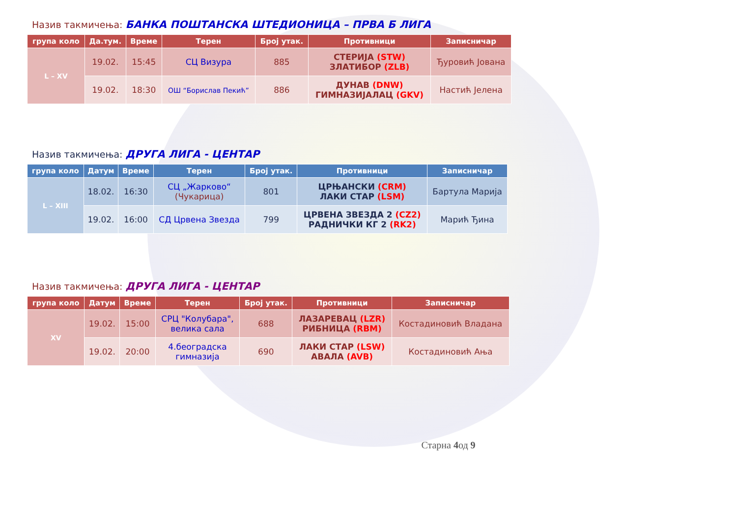Назив такмичења: БАНКА ПОШТАНСКА ШТЕДИОНИЦА – ПРВА Б ЛИГА
| група коло | Да.тум. | Време | Терен | Број утак. | Противници | Записничар |
| --- | --- | --- | --- | --- | --- | --- |
| L – XV | 19.02. | 15:45 | СЦ Визура | 885 | СТЕРИЈА (STW) ЗЛАТИБОР (ZLB) | Ђуровић Јована |
| | 19.02. | 18:30 | ОШ “Борислав Пекић” | 886 | ДУНАВ (DNW) ГИМНАЗИЈАЛАЦ (GKV) | Настић Јелена |
Назив такмичења: ДРУГА ЛИГА - ЦЕНТАР
| група коло | Датум | Време | Терен | Број утак. | Противници | Записничар |
| --- | --- | --- | --- | --- | --- | --- |
| L – XIII | 18.02. | 16:30 | СЦ „Жарково“ (Чукарица) | 801 | ЦРЊАНСКИ (CRM) ЛАКИ СТАР (LSM) | Бартула Марија |
| | 19.02. | 16:00 | СД Црвена Звезда | 799 | ЦРВЕНА ЗВЕЗДА 2 (CZ2) РАДНИЧКИ КГ 2 (RK2) | Марић Ђина |
Назив такмичења: ДРУГА ЛИГА - ЦЕНТАР
| група коло | Датум | Време | Терен | Број утак. | Противници | Записничар |
| --- | --- | --- | --- | --- | --- | --- |
| XV | 19.02. | 15:00 | СРЦ "Колубара", велика сала | 688 | ЛАЗАРЕВАЦ (LZR) РИБНИЦА (RBM) | Костадиновић Владана |
| | 19.02. | 20:00 | 4.београдска гимназија | 690 | ЛАКИ СТАР (LSW) АВАЛА (AVB) | Костадиновић Ања |
Старна 4од 9